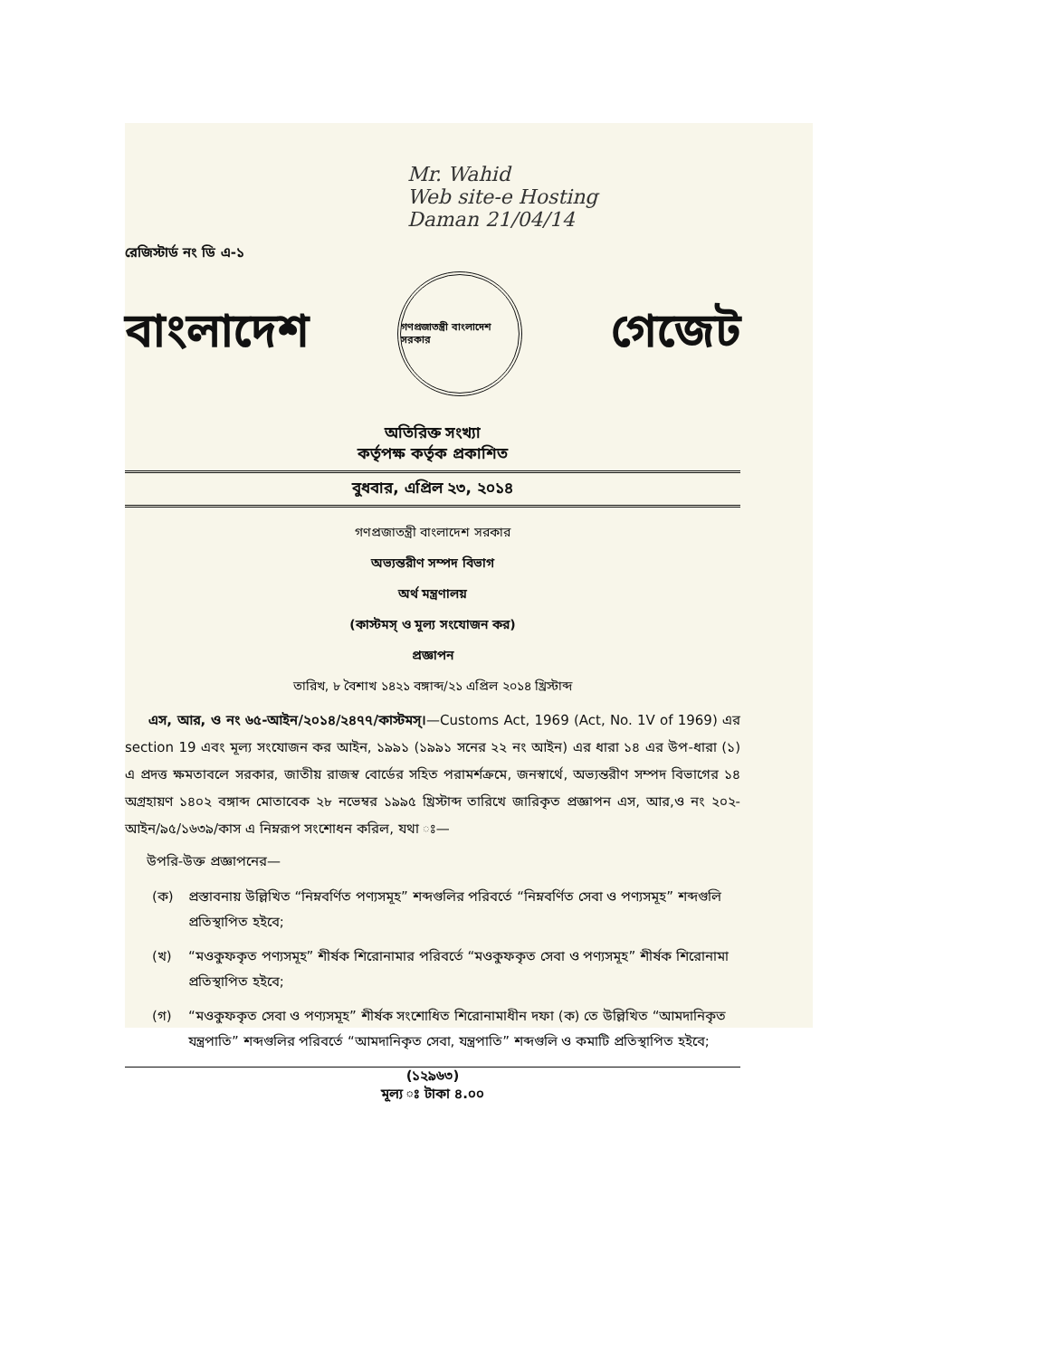Mr. Wahid
Web site-e Hosting
Daman 21/04/14
রেজিস্টার্ড নং ডি এ-১
বাংলাদেশ
গণপ্রজাতন্ত্রী বাংলাদেশ সরকার
গেজেট
অতিরিক্ত সংখ্যা
কর্তৃপক্ষ কর্তৃক প্রকাশিত
বুধবার, এপ্রিল ২৩, ২০১৪
গণপ্রজাতন্ত্রী বাংলাদেশ সরকার
অভ্যন্তরীণ সম্পদ বিভাগ
অর্থ মন্ত্রণালয়
(কাস্টমস্ ও মূল্য সংযোজন কর)
প্রজ্ঞাপন
তারিখ, ৮ বৈশাখ ১৪২১ বঙ্গাব্দ/২১ এপ্রিল ২০১৪ খ্রিস্টাব্দ
এস, আর, ও নং ৬৫-আইন/২০১৪/২৪৭৭/কাস্টমস্।—Customs Act, 1969 (Act, No. 1V of 1969) এর section 19 এবং মূল্য সংযোজন কর আইন, ১৯৯১ (১৯৯১ সনের ২২ নং আইন) এর ধারা ১৪ এর উপ-ধারা (১) এ প্রদত্ত ক্ষমতাবলে সরকার, জাতীয় রাজস্ব বোর্ডের সহিত পরামর্শক্রমে, জনস্বার্থে, অভ্যন্তরীণ সম্পদ বিভাগের ১৪ অগ্রহায়ণ ১৪০২ বঙ্গাব্দ মোতাবেক ২৮ নভেম্বর ১৯৯৫ খ্রিস্টাব্দ তারিখে জারিকৃত প্রজ্ঞাপন এস, আর,ও নং ২০২-আইন/৯৫/১৬৩৯/কাস এ নিম্নরূপ সংশোধন করিল, যথা ঃ—
উপরি-উক্ত প্রজ্ঞাপনের—
(ক) প্রস্তাবনায় উল্লিখিত “নিম্নবর্ণিত পণ্যসমূহ” শব্দগুলির পরিবর্তে “নিম্নবর্ণিত সেবা ও পণ্যসমূহ” শব্দগুলি প্রতিস্থাপিত হইবে;
(খ) “মওকুফকৃত পণ্যসমূহ” শীর্ষক শিরোনামার পরিবর্তে “মওকুফকৃত সেবা ও পণ্যসমূহ” শীর্ষক শিরোনামা প্রতিস্থাপিত হইবে;
(গ) “মওকুফকৃত সেবা ও পণ্যসমূহ” শীর্ষক সংশোধিত শিরোনামাধীন দফা (ক) তে উল্লিখিত “আমদানিকৃত যন্ত্রপাতি” শব্দগুলির পরিবর্তে “আমদানিকৃত সেবা, যন্ত্রপাতি” শব্দগুলি ও কমাটি প্রতিস্থাপিত হইবে;
(১২৯৬৩)
মূল্য ঃ টাকা ৪.০০